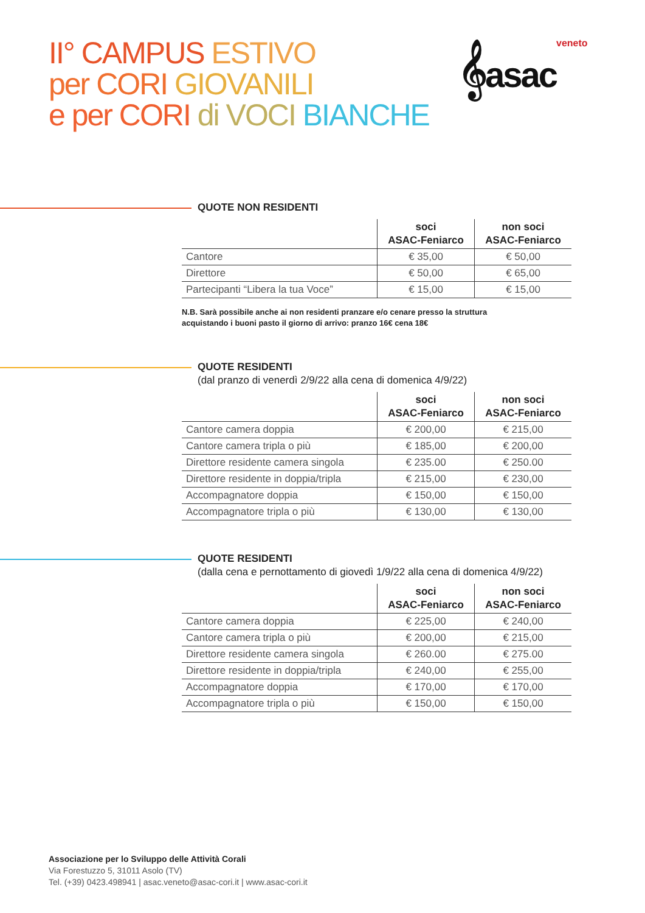II° CAMPUS ESTIVO
per CORI GIOVANILI
e per CORI di VOCI BIANCHE
𝄞asacveneto
QUOTE NON RESIDENTI
| | soci ASAC-Feniarco | non soci ASAC-Feniarco |
| --- | --- | --- |
| Cantore | € 35,00 | € 50,00 |
| Direttore | € 50,00 | € 65,00 |
| Partecipanti “Libera la tua Voce” | € 15,00 | € 15,00 |
N.B. Sarà possibile anche ai non residenti pranzare e/o cenare presso la struttura
acquistando i buoni pasto il giorno di arrivo: pranzo 16€ cena 18€
QUOTE RESIDENTI
(dal pranzo di venerdì 2/9/22 alla cena di domenica 4/9/22)
| | soci ASAC-Feniarco | non soci ASAC-Feniarco |
| --- | --- | --- |
| Cantore camera doppia | € 200,00 | € 215,00 |
| Cantore camera tripla o più | € 185,00 | € 200,00 |
| Direttore residente camera singola | € 235.00 | € 250.00 |
| Direttore residente in doppia/tripla | € 215,00 | € 230,00 |
| Accompagnatore doppia | € 150,00 | € 150,00 |
| Accompagnatore tripla o più | € 130,00 | € 130,00 |
QUOTE RESIDENTI
(dalla cena e pernottamento di giovedì 1/9/22 alla cena di domenica 4/9/22)
| | soci ASAC-Feniarco | non soci ASAC-Feniarco |
| --- | --- | --- |
| Cantore camera doppia | € 225,00 | € 240,00 |
| Cantore camera tripla o più | € 200,00 | € 215,00 |
| Direttore residente camera singola | € 260.00 | € 275.00 |
| Direttore residente in doppia/tripla | € 240,00 | € 255,00 |
| Accompagnatore doppia | € 170,00 | € 170,00 |
| Accompagnatore tripla o più | € 150,00 | € 150,00 |
Associazione per lo Sviluppo delle Attività Corali
Via Forestuzzo 5, 31011 Asolo (TV)
Tel. (+39) 0423.498941 | asac.veneto@asac-cori.it | www.asac-cori.it